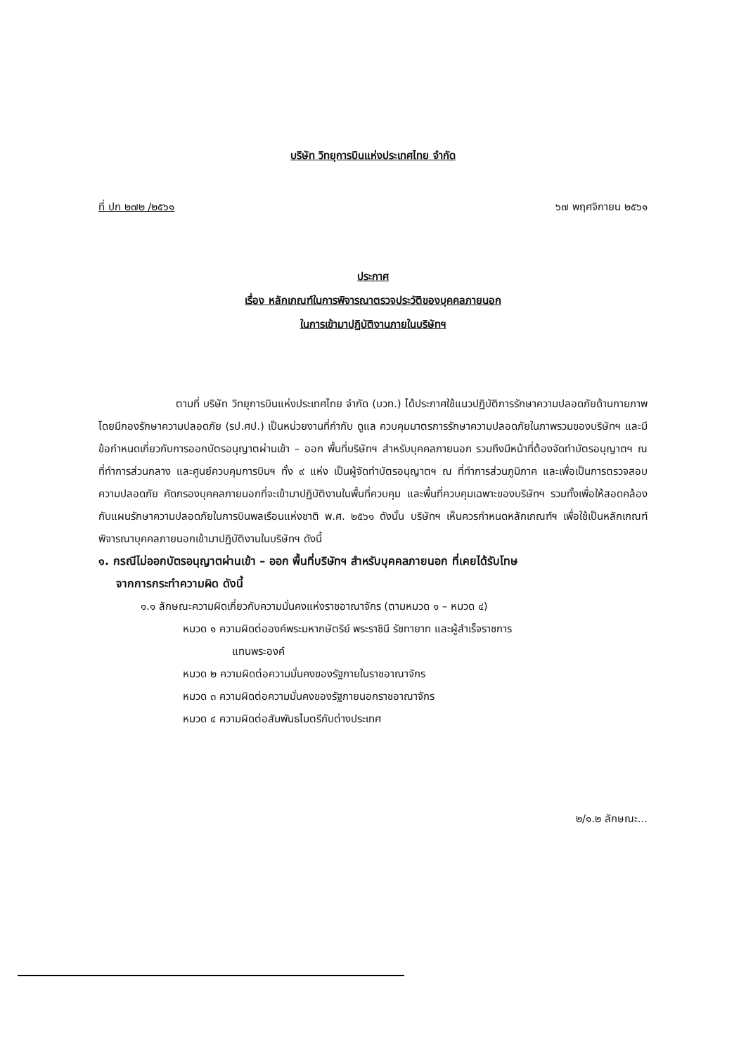บริษัท วิทยุการบินแห่งประเทศไทย จำกัด
ที่ ปก ๒๗๒ /๒๕๖๑ ๖๗ พฤศจิกายน ๒๕๖๑
ประกาศ
เรื่อง หลักเกณฑ์ในการพิจารณาตรวจประวัติของบุคคลภายนอก
ในการเข้ามาปฏิบัติงานภายในบริษัทฯ
ตามที่ บริษัท วิทยุการบินแห่งประเทศไทย จำกัด (บวท.) ได้ประกาศใช้แนวปฏิบัติการรักษาความปลอดภัยด้านกายภาพ โดยมีกองรักษาความปลอดภัย (รป.ศป.) เป็นหน่วยงานที่กำกับ ดูแล ควบคุมมาตรการรักษาความปลอดภัยในภาพรวมของบริษัทฯ และมีข้อกำหนดเกี่ยวกับการออกบัตรอนุญาตผ่านเข้า – ออก พื้นที่บริษัทฯ สำหรับบุคคลภายนอก รวมถึงมีหน้าที่ต้องจัดทำบัตรอนุญาตฯ ณ ที่ทำการส่วนกลาง และศูนย์ควบคุมการบินฯ ทั้ง ๙ แห่ง เป็นผู้จัดทำบัตรอนุญาตฯ ณ ที่ทำการส่วนภูมิภาค และเพื่อเป็นการตรวจสอบความปลอดภัย คัดกรองบุคคลภายนอกที่จะเข้ามาปฏิบัติงานในพื้นที่ควบคุม และพื้นที่ควบคุมเฉพาะของบริษัทฯ รวมทั้งเพื่อให้สอดคล้องกับแผนรักษาความปลอดภัยในการบินพลเรือนแห่งชาติ พ.ศ. ๒๕๖๑ ดังนั้น บริษัทฯ เห็นควรกำหนดหลักเกณฑ์ฯ เพื่อใช้เป็นหลักเกณฑ์พิจารณาบุคคลภายนอกเข้ามาปฏิบัติงานในบริษัทฯ ดังนี้
๑. กรณีไม่ออกบัตรอนุญาตผ่านเข้า – ออก พื้นที่บริษัทฯ สำหรับบุคคลภายนอก ที่เคยได้รับโทษ
จากการกระทำความผิด ดังนี้
๑.๑ ลักษณะความผิดเกี่ยวกับความมั่นคงแห่งราชอาณาจักร (ตามหมวด ๑ – หมวด ๔)
หมวด ๑ ความผิดต่อองค์พระมหากษัตริย์ พระราชินี รัชทายาท และผู้สำเร็จราชการ
แทนพระองค์
หมวด ๒ ความผิดต่อความมั่นคงของรัฐภายในราชอาณาจักร
หมวด ๓ ความผิดต่อความมั่นคงของรัฐภายนอกราชอาณาจักร
หมวด ๔ ความผิดต่อสัมพันธไมตรีกับต่างประเทศ
๒/๑.๒ ลักษณะ...